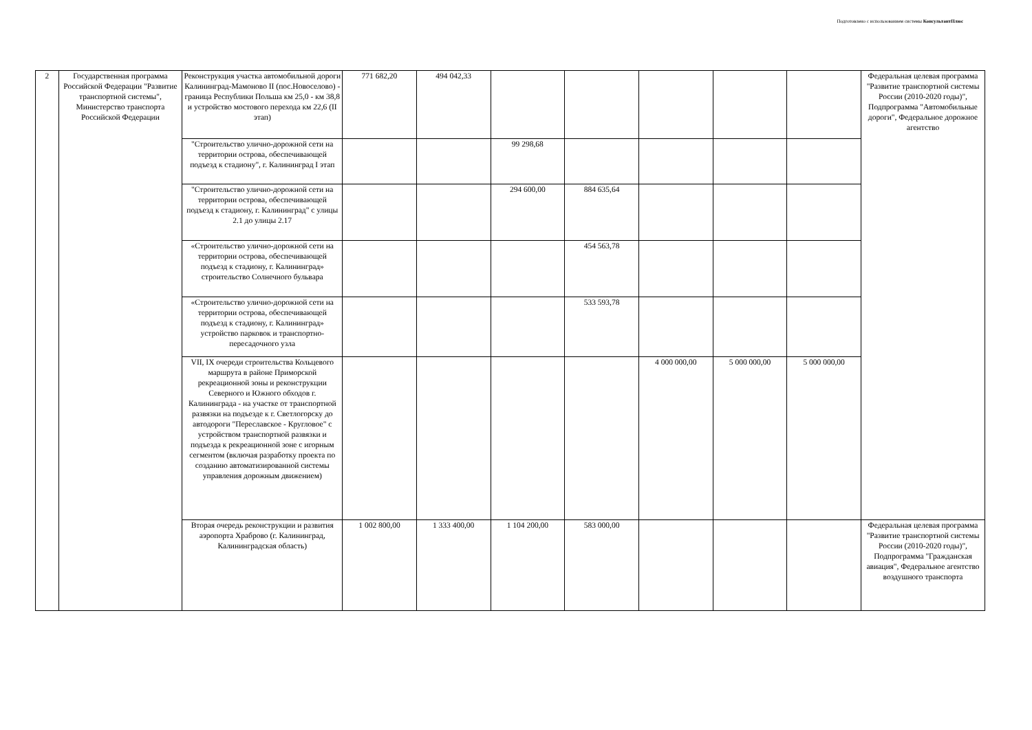Подготовлено с использованием системы КонсультантПлюс
| 2 | Государственная программа Российской Федерации "Развитие транспортной системы", Министерство транспорта Российской Федерации | Реконструкция участка автомобильной дороги Калининград-Мамоново II (пос.Новоселово) - граница Республики Польша км 25,0 - км 38,8 и устройство мостового перехода км 22,6 (II этап) | 771 682,20 | 494 042,33 | | | | | | Федеральная целевая программа "Развитие транспортной системы России (2010-2020 годы)", Подпрограмма "Автомобильные дороги", Федеральное дорожное агентство |
| | | "Строительство улично-дорожной сети на территории острова, обеспечивающей подъезд к стадиону", г. Калининград I этап | | | 99 298,68 | | | | | |
| | | "Строительство улично-дорожной сети на территории острова, обеспечивающей подъезд к стадиону, г. Калининград" с улицы 2.1 до улицы 2.17 | | | 294 600,00 | 884 635,64 | | | | |
| | | «Строительство улично-дорожной сети на территории острова, обеспечивающей подъезд к стадиону, г. Калининград» строительство Солнечного бульвара | | | | 454 563,78 | | | | |
| | | «Строительство улично-дорожной сети на территории острова, обеспечивающей подъезд к стадиону, г. Калининград» устройство парковок и транспортно-пересадочного узла | | | | 533 593,78 | | | | |
| | | VII, IX очереди строительства Кольцевого маршрута в районе Приморской рекреационной зоны и реконструкции Северного и Южного обходов г. Калининграда - на участке от транспортной развязки на подъезде к г. Светлогорску до автодороги "Переславское - Кругловое" с устройством транспортной развязки и подъезда к рекреационной зоне с игорным сегментом (включая разработку проекта по созданию автоматизированной системы управления дорожным движением) | | | | | 4 000 000,00 | 5 000 000,00 | 5 000 000,00 | |
| | | Вторая очередь реконструкции и развития аэропорта Храброво (г. Калининград, Калининградская область) | 1 002 800,00 | 1 333 400,00 | 1 104 200,00 | 583 000,00 | | | | Федеральная целевая программа "Развитие транспортной системы России (2010-2020 годы)", Подпрограмма "Гражданская авиация", Федеральное агентство воздушного транспорта |